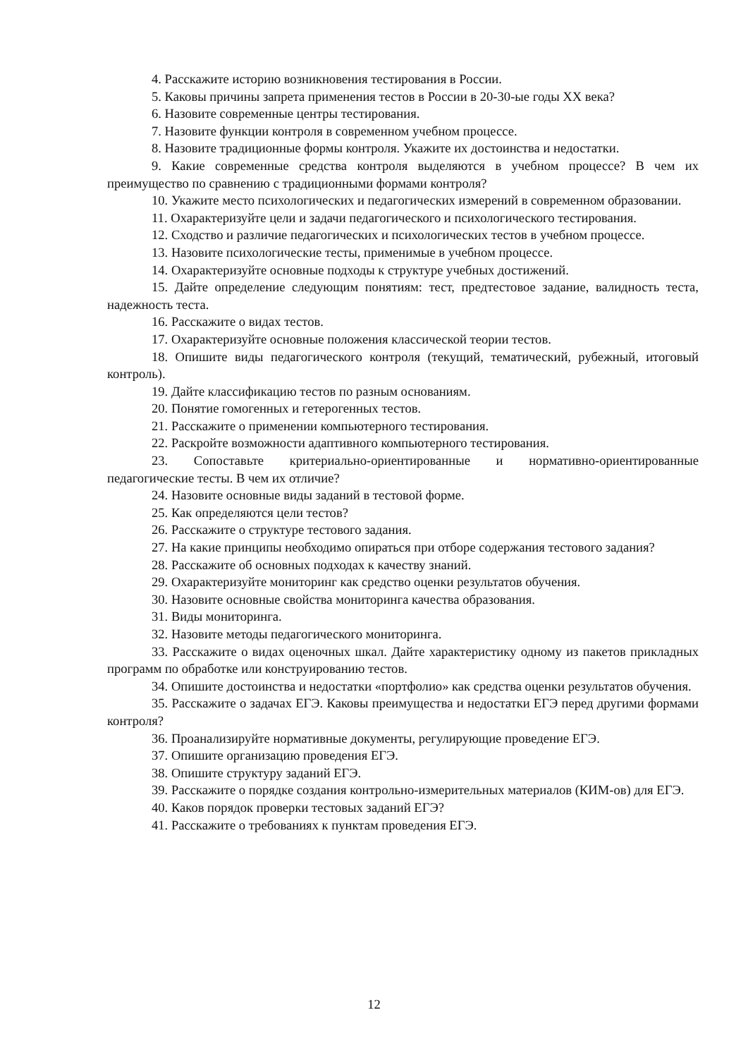4. Расскажите историю возникновения тестирования в России.
5. Каковы причины запрета применения тестов в России в 20-30-ые годы XX века?
6. Назовите современные центры тестирования.
7. Назовите функции контроля в современном учебном процессе.
8. Назовите традиционные формы контроля. Укажите их достоинства и недостатки.
9. Какие современные средства контроля выделяются в учебном процессе? В чем их преимущество по сравнению с традиционными формами контроля?
10. Укажите место психологических и педагогических измерений в современном образовании.
11. Охарактеризуйте цели и задачи педагогического и психологического тестирования.
12. Сходство и различие педагогических и психологических тестов в учебном процессе.
13. Назовите психологические тесты, применимые в учебном процессе.
14. Охарактеризуйте основные подходы к структуре учебных достижений.
15. Дайте определение следующим понятиям: тест, предтестовое задание, валидность теста, надежность теста.
16. Расскажите о видах тестов.
17. Охарактеризуйте основные положения классической теории тестов.
18. Опишите виды педагогического контроля (текущий, тематический, рубежный, итоговый контроль).
19. Дайте классификацию тестов по разным основаниям.
20. Понятие гомогенных и гетерогенных тестов.
21. Расскажите о применении компьютерного тестирования.
22. Раскройте возможности адаптивного компьютерного тестирования.
23. Сопоставьте критериально-ориентированные и нормативно-ориентированные педагогические тесты. В чем их отличие?
24. Назовите основные виды заданий в тестовой форме.
25. Как определяются цели тестов?
26. Расскажите о структуре тестового задания.
27. На какие принципы необходимо опираться при отборе содержания тестового задания?
28. Расскажите об основных подходах к качеству знаний.
29. Охарактеризуйте мониторинг как средство оценки результатов обучения.
30. Назовите основные свойства мониторинга качества образования.
31. Виды мониторинга.
32. Назовите методы педагогического мониторинга.
33. Расскажите о видах оценочных шкал. Дайте характеристику одному из пакетов прикладных программ по обработке или конструированию тестов.
34. Опишите достоинства и недостатки «портфолио» как средства оценки результатов обучения.
35. Расскажите о задачах ЕГЭ. Каковы преимущества и недостатки ЕГЭ перед другими формами контроля?
36. Проанализируйте нормативные документы, регулирующие проведение ЕГЭ.
37. Опишите организацию проведения ЕГЭ.
38. Опишите структуру заданий ЕГЭ.
39. Расскажите о порядке создания контрольно-измерительных материалов (КИМ-ов) для ЕГЭ.
40. Каков порядок проверки тестовых заданий ЕГЭ?
41. Расскажите о требованиях к пунктам проведения ЕГЭ.
12